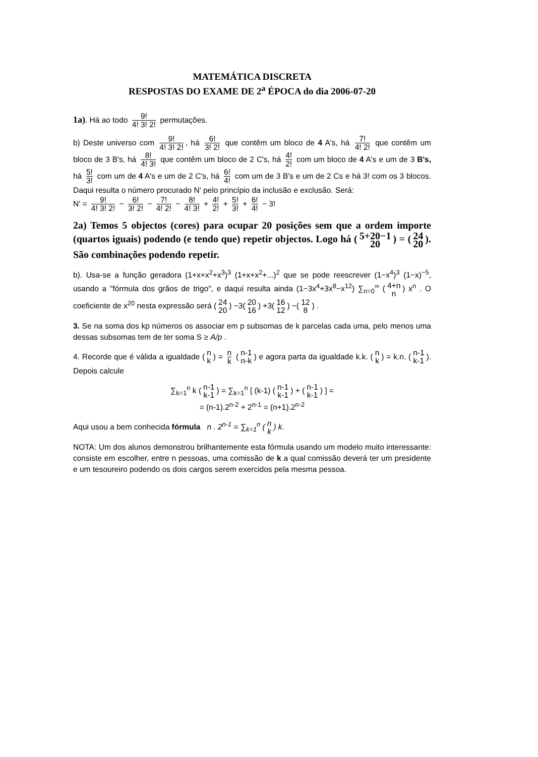MATEMÁTICA DISCRETA
RESPOSTAS DO EXAME DE 2<sup>a</sup> ÉPOCA do dia 2006-07-20
1a). Há ao todo 9! 4! 3! 2! permutações.
b) Deste universo com 9! 4! 3! 2!, há 6! 3! 2! que contêm um bloco de 4 A's, há 7! 4! 2! que contêm um bloco de 3 B's, há 8! 4! 3! que contêm um bloco de 2 C's, há 4! 2! com um bloco de 4 A's e um de 3 B's, há 5! 3! com um de 4 A's e um de 2 C's, há 6! 4! com um de 3 B's e um de 2 Cs e há 3! com os 3 blocos. Daqui resulta o número procurado N' pelo princípio da inclusão e exclusão. Será:
N' = 9! 4! 3! 2! − 6! 3! 2! − 7! 4! 2! − 8! 4! 3! + 4! 2! + 5! 3! + 6! 4! − 3!
2a) Temos 5 objectos (cores) para ocupar 20 posições sem que a ordem importe (quartos iguais) podendo (e tendo que) repetir objectos. Logo há (5+20−1 20) = (24 20). São combinações podendo repetir.
b). Usa-se a função geradora (1+x+x<sup>2</sup>+x<sup>3</sup>)<sup>3</sup> (1+x+x<sup>2</sup>+...)<sup>2</sup> que se pode reescrever (1−x<sup>4</sup>)<sup>3</sup> (1−x)<sup>−5</sup>, usando a "fórmula dos grãos de trigo", e daqui resulta ainda (1−3x<sup>4</sup>+3x<sup>8</sup>−x<sup>12</sup>) ∑<sub>n=0</sub><sup>∞</sup> (4+n n) x<sup>n</sup> . O coeficiente de x<sup>20</sup> nesta expressão será (24 20) −3(20 16) +3(16 12) −(12 8) .
3. Se na soma dos kp números os associar em p subsomas de k parcelas cada uma, pelo menos uma dessas subsomas tem de ter soma S ≥ A/p .
4. Recorde que é válida a igualdade (n k) = n k (n-1 n-k) e agora parta da igualdade k.k. (n k) = k.n. (n-1 k-1). Depois calcule
∑<sub>k=1</sub><sup>n</sup> k (n-1 k-1) = ∑<sub>k=1</sub><sup>n</sup> [ (k-1) (n-1 k-1) + (n-1 k-1) ] =
= (n-1).2<sup>n-2</sup> + 2<sup>n-1</sup> = (n+1).2<sup>n-2</sup>
Aqui usou a bem conhecida fórmula n . 2<sup>n-1</sup> = ∑<sub>k=1</sub><sup>n</sup> (n k) k.
NOTA: Um dos alunos demonstrou brilhantemente esta fórmula usando um modelo muito interessante: consiste em escolher, entre n pessoas, uma comissão de k a qual comissão deverá ter um presidente e um tesoureiro podendo os dois cargos serem exercidos pela mesma pessoa.